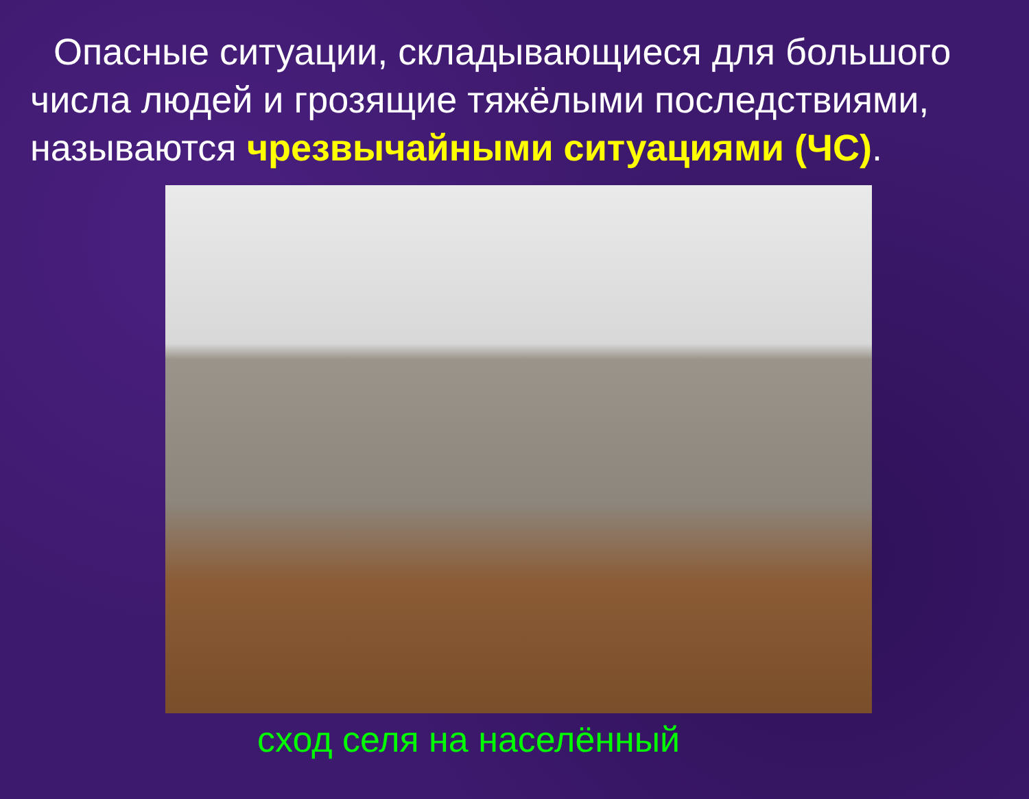Опасные ситуации, складывающиеся для большого числа людей и грозящие тяжёлыми последствиями, называются чрезвычайными ситуациями (ЧС).
сход селя на населённый